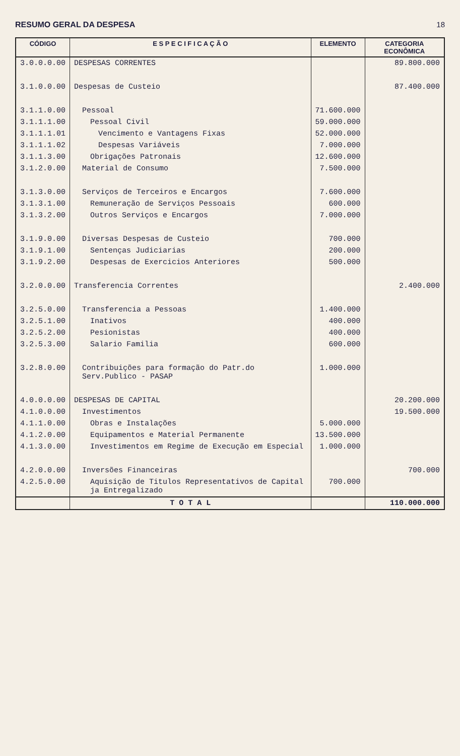RESUMO GERAL DA DESPESA 18
| CÓDIGO | E S P E C I F I C A Ç Ã O | ELEMENTO | CATEGORIA ECONÔMICA |
| --- | --- | --- | --- |
| 3.0.0.0.00 | DESPESAS CORRENTES | | 89.800.000 |
| 3.1.0.0.00 | Despesas de Custeio | | 87.400.000 |
| 3.1.1.0.00 | Pessoal | 71.600.000 | |
| 3.1.1.1.00 | Pessoal Civil | 59.000.000 | |
| 3.1.1.1.01 | Vencimento e Vantagens Fixas | 52.000.000 | |
| 3.1.1.1.02 | Despesas Variáveis | 7.000.000 | |
| 3.1.1.3.00 | Obrigações Patronais | 12.600.000 | |
| 3.1.2.0.00 | Material de Consumo | 7.500.000 | |
| 3.1.3.0.00 | Serviços de Terceiros e Encargos | 7.600.000 | |
| 3.1.3.1.00 | Remuneração de Serviços Pessoais | 600.000 | |
| 3.1.3.2.00 | Outros Serviços e Encargos | 7.000.000 | |
| 3.1.9.0.00 | Diversas Despesas de Custeio | 700.000 | |
| 3.1.9.1.00 | Sentenças Judiciarias | 200.000 | |
| 3.1.9.2.00 | Despesas de Exercicios Anteriores | 500.000 | |
| 3.2.0.0.00 | Transferencia Correntes | | 2.400.000 |
| 3.2.5.0.00 | Transferencia a Pessoas | 1.400.000 | |
| 3.2.5.1.00 | Inativos | 400.000 | |
| 3.2.5.2.00 | Pesionistas | 400.000 | |
| 3.2.5.3.00 | Salario Familia | 600.000 | |
| 3.2.8.0.00 | Contribuições para formação do Patr.do Serv.Publico - PASAP | 1.000.000 | |
| 4.0.0.0.00 | DESPESAS DE CAPITAL | | 20.200.000 |
| 4.1.0.0.00 | Investimentos | | 19.500.000 |
| 4.1.1.0.00 | Obras e Instalações | 5.000.000 | |
| 4.1.2.0.00 | Equipamentos e Material Permanente | 13.500.000 | |
| 4.1.3.0.00 | Investimentos em Regime de Execução em Especial | 1.000.000 | |
| 4.2.0.0.00 | Inversões Financeiras | | 700.000 |
| 4.2.5.0.00 | Aquisição de Titulos Representativos de Capital ja Entregalizado | 700.000 | |
| | T O T A L | | 110.000.000 |